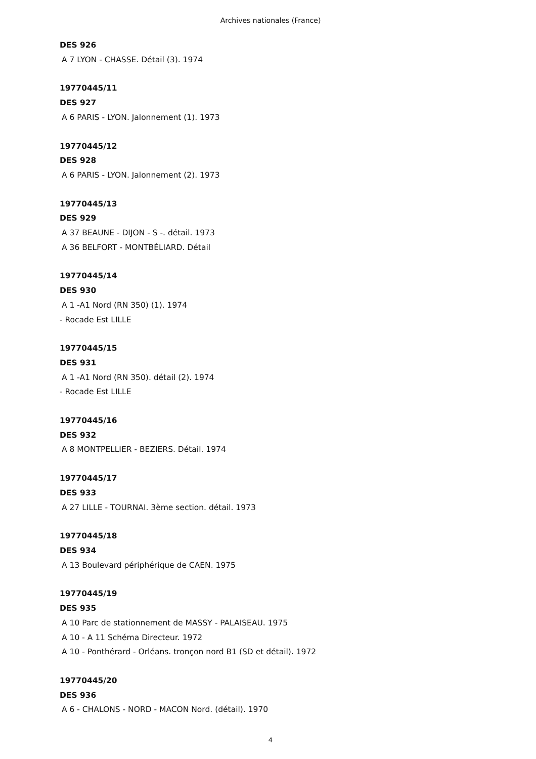Archives nationales (France)
DES 926
A 7 LYON - CHASSE. Détail (3). 1974
19770445/11
DES 927
A 6 PARIS - LYON. Jalonnement (1). 1973
19770445/12
DES 928
A 6 PARIS - LYON. Jalonnement (2). 1973
19770445/13
DES 929
A 37 BEAUNE - DIJON - S -. détail. 1973
A 36 BELFORT - MONTBÉLIARD. Détail
19770445/14
DES 930
A 1 -A1 Nord (RN 350) (1). 1974
- Rocade Est LILLE
19770445/15
DES 931
A 1 -A1 Nord (RN 350). détail (2). 1974
- Rocade Est LILLE
19770445/16
DES 932
A 8 MONTPELLIER - BEZIERS. Détail. 1974
19770445/17
DES 933
A 27 LILLE - TOURNAI. 3ème section. détail. 1973
19770445/18
DES 934
A 13 Boulevard périphérique de CAEN. 1975
19770445/19
DES 935
A 10 Parc de stationnement de MASSY - PALAISEAU. 1975
A 10 - A 11 Schéma Directeur. 1972
A 10 - Ponthérard - Orléans. tronçon nord B1 (SD et détail). 1972
19770445/20
DES 936
A 6 - CHALONS - NORD - MACON Nord. (détail). 1970
4